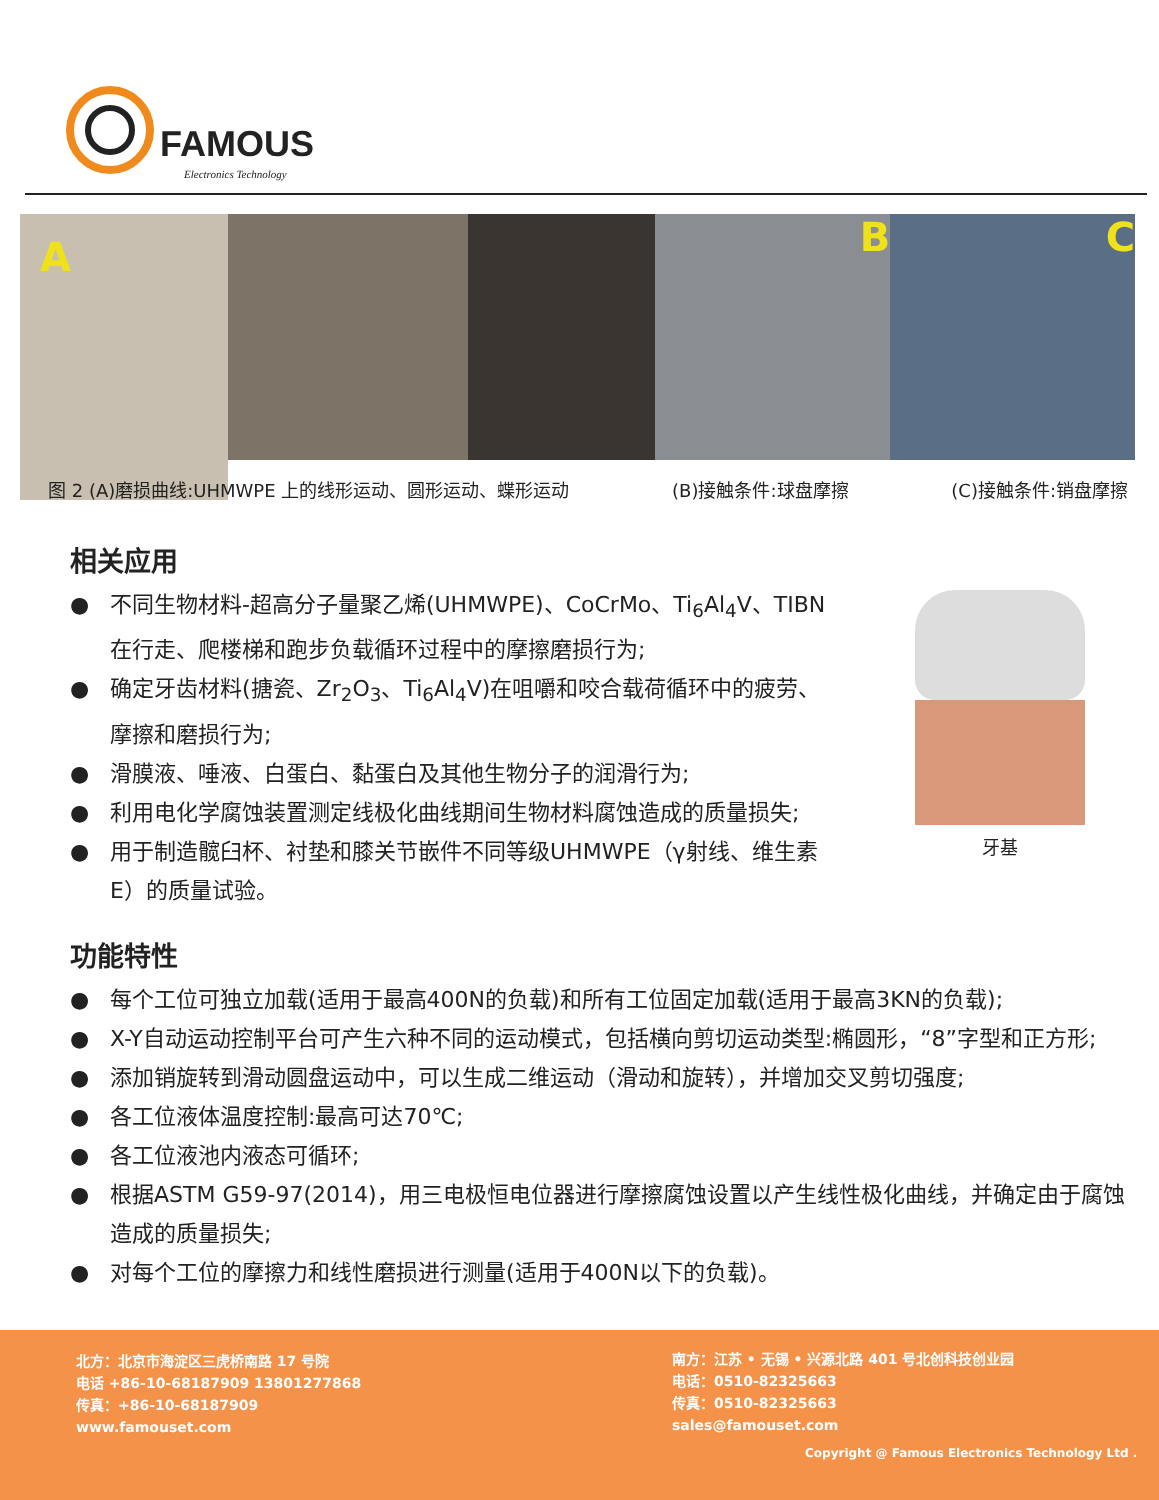FAMOUS
Electronics Technology
A
B C
图 2 (A)磨损曲线:UHMWPE 上的线形运动、圆形运动、蝶形运动 (B)接触条件:球盘摩擦 (C)接触条件:销盘摩擦
相关应用
● 不同生物材料-超高分子量聚乙烯(UHMWPE)、CoCrMo、Ti<sub>6</sub>Al<sub>4</sub>V、TIBN在行走、爬楼梯和跑步负载循环过程中的摩擦磨损行为;
● 确定牙齿材料(搪瓷、Zr<sub>2</sub>O<sub>3</sub>、Ti<sub>6</sub>Al<sub>4</sub>V)在咀嚼和咬合载荷循环中的疲劳、摩擦和磨损行为;
● 滑膜液、唾液、白蛋白、黏蛋白及其他生物分子的润滑行为;
● 利用电化学腐蚀装置测定线极化曲线期间生物材料腐蚀造成的质量损失;
● 用于制造髋臼杯、衬垫和膝关节嵌件不同等级UHMWPE（γ射线、维生素E）的质量试验。
牙基
功能特性
● 每个工位可独立加载(适用于最高400N的负载)和所有工位固定加载(适用于最高3KN的负载);
● X-Y自动运动控制平台可产生六种不同的运动模式，包括横向剪切运动类型:椭圆形，“8”字型和正方形;
● 添加销旋转到滑动圆盘运动中，可以生成二维运动（滑动和旋转），并增加交叉剪切强度;
● 各工位液体温度控制:最高可达70℃;
● 各工位液池内液态可循环;
● 根据ASTM G59-97(2014)，用三电极恒电位器进行摩擦腐蚀设置以产生线性极化曲线，并确定由于腐蚀造成的质量损失;
● 对每个工位的摩擦力和线性磨损进行测量(适用于400N以下的负载)。
北方：北京市海淀区三虎桥南路 17 号院
电话 +86-10-68187909 13801277868
传真：+86-10-68187909
www.famouset.com
南方：江苏 • 无锡 • 兴源北路 401 号北创科技创业园
电话：0510-82325663
传真：0510-82325663
sales@famouset.com
Copyright @ Famous Electronics Technology Ltd .